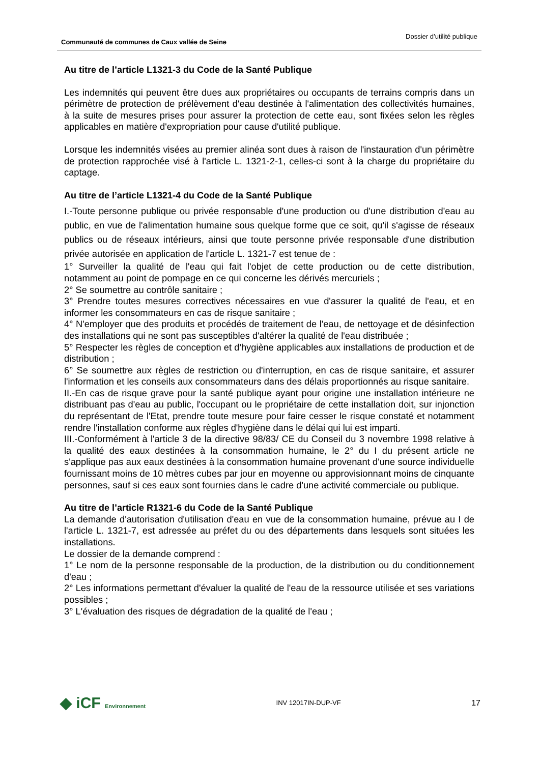Communauté de communes de Caux vallée de Seine Dossier d’utilité publique
Au titre de l’article L1321-3 du Code de la Santé Publique
Les indemnités qui peuvent être dues aux propriétaires ou occupants de terrains compris dans un périmètre de protection de prélèvement d'eau destinée à l'alimentation des collectivités humaines, à la suite de mesures prises pour assurer la protection de cette eau, sont fixées selon les règles applicables en matière d'expropriation pour cause d'utilité publique.
Lorsque les indemnités visées au premier alinéa sont dues à raison de l'instauration d'un périmètre de protection rapprochée visé à l'article L. 1321-2-1, celles-ci sont à la charge du propriétaire du captage.
Au titre de l’article L1321-4 du Code de la Santé Publique
I.-Toute personne publique ou privée responsable d'une production ou d'une distribution d'eau au public, en vue de l'alimentation humaine sous quelque forme que ce soit, qu'il s'agisse de réseaux publics ou de réseaux intérieurs, ainsi que toute personne privée responsable d'une distribution privée autorisée en application de l'article L. 1321-7 est tenue de :
1° Surveiller la qualité de l'eau qui fait l'objet de cette production ou de cette distribution, notamment au point de pompage en ce qui concerne les dérivés mercuriels ;
2° Se soumettre au contrôle sanitaire ;
3° Prendre toutes mesures correctives nécessaires en vue d'assurer la qualité de l'eau, et en informer les consommateurs en cas de risque sanitaire ;
4° N'employer que des produits et procédés de traitement de l'eau, de nettoyage et de désinfection des installations qui ne sont pas susceptibles d'altérer la qualité de l'eau distribuée ;
5° Respecter les règles de conception et d'hygiène applicables aux installations de production et de distribution ;
6° Se soumettre aux règles de restriction ou d'interruption, en cas de risque sanitaire, et assurer l'information et les conseils aux consommateurs dans des délais proportionnés au risque sanitaire.
II.-En cas de risque grave pour la santé publique ayant pour origine une installation intérieure ne distribuant pas d'eau au public, l'occupant ou le propriétaire de cette installation doit, sur injonction du représentant de l'Etat, prendre toute mesure pour faire cesser le risque constaté et notamment rendre l'installation conforme aux règles d'hygiène dans le délai qui lui est imparti.
III.-Conformément à l'article 3 de la directive 98/83/ CE du Conseil du 3 novembre 1998 relative à la qualité des eaux destinées à la consommation humaine, le 2° du I du présent article ne s'applique pas aux eaux destinées à la consommation humaine provenant d'une source individuelle fournissant moins de 10 mètres cubes par jour en moyenne ou approvisionnant moins de cinquante personnes, sauf si ces eaux sont fournies dans le cadre d'une activité commerciale ou publique.
Au titre de l’article R1321-6 du Code de la Santé Publique
La demande d'autorisation d'utilisation d'eau en vue de la consommation humaine, prévue au I de l'article L. 1321-7, est adressée au préfet du ou des départements dans lesquels sont situées les installations.
Le dossier de la demande comprend :
1° Le nom de la personne responsable de la production, de la distribution ou du conditionnement d'eau ;
2° Les informations permettant d'évaluer la qualité de l'eau de la ressource utilisée et ses variations possibles ;
3° L'évaluation des risques de dégradation de la qualité de l'eau ;
◆ iCF Environnement INV 12017IN-DUP-VF 17